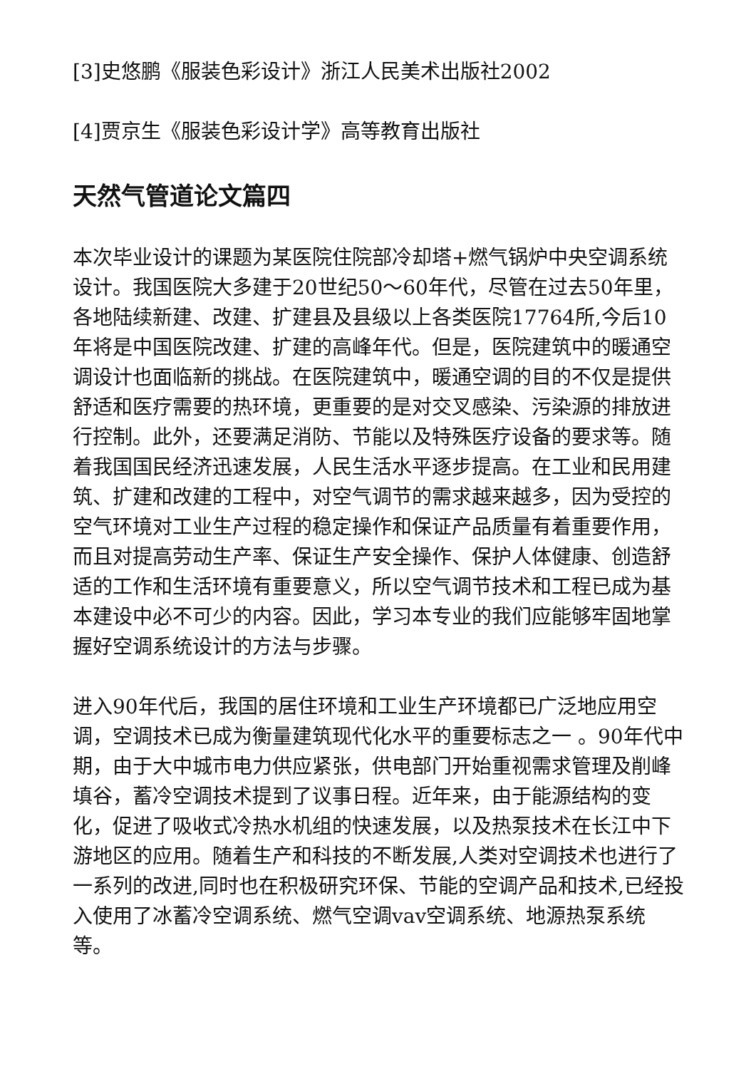[3]史悠鹏《服装色彩设计》浙江人民美术出版社2002
[4]贾京生《服装色彩设计学》高等教育出版社
天然气管道论文篇四
本次毕业设计的课题为某医院住院部冷却塔+燃气锅炉中央空调系统设计。我国医院大多建于20世纪50～60年代，尽管在过去50年里，各地陆续新建、改建、扩建县及县级以上各类医院17764所,今后10年将是中国医院改建、扩建的高峰年代。但是，医院建筑中的暖通空调设计也面临新的挑战。在医院建筑中，暖通空调的目的不仅是提供舒适和医疗需要的热环境，更重要的是对交叉感染、污染源的排放进行控制。此外，还要满足消防、节能以及特殊医疗设备的要求等。随着我国国民经济迅速发展，人民生活水平逐步提高。在工业和民用建筑、扩建和改建的工程中，对空气调节的需求越来越多，因为受控的空气环境对工业生产过程的稳定操作和保证产品质量有着重要作用，而且对提高劳动生产率、保证生产安全操作、保护人体健康、创造舒适的工作和生活环境有重要意义，所以空气调节技术和工程已成为基本建设中必不可少的内容。因此，学习本专业的我们应能够牢固地掌握好空调系统设计的方法与步骤。
进入90年代后，我国的居住环境和工业生产环境都已广泛地应用空调，空调技术已成为衡量建筑现代化水平的重要标志之一 。90年代中期，由于大中城市电力供应紧张，供电部门开始重视需求管理及削峰填谷，蓄冷空调技术提到了议事日程。近年来，由于能源结构的变化，促进了吸收式冷热水机组的快速发展，以及热泵技术在长江中下游地区的应用。随着生产和科技的不断发展,人类对空调技术也进行了一系列的改进,同时也在积极研究环保、节能的空调产品和技术,已经投入使用了冰蓄冷空调系统、燃气空调vav空调系统、地源热泵系统等。